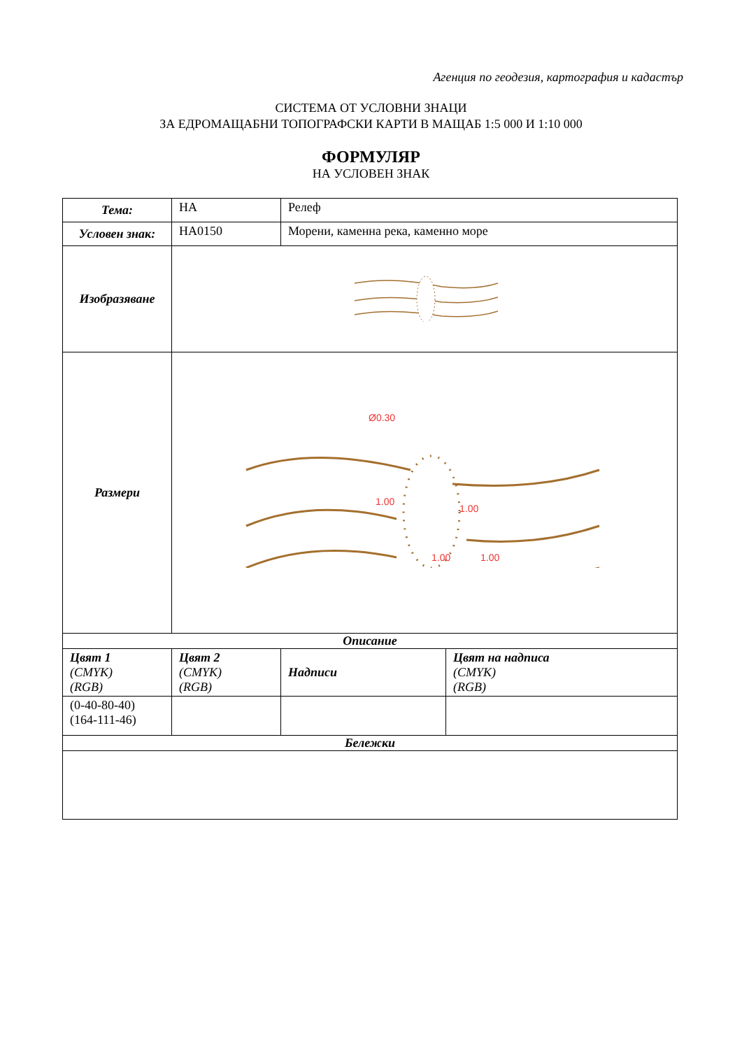Агенция по геодезия, картография и кадастър
СИСТЕМА ОТ УСЛОВНИ ЗНАЦИ
ЗА ЕДРОМАЩАБНИ ТОПОГРАФСКИ КАРТИ В МАЩАБ 1:5 000 И 1:10 000
ФОРМУЛЯР
НА УСЛОВЕН ЗНАК
| Тема: | НА | Релеф | |
| Условен знак: | НА0150 | Морени, каменна река, каменно море | |
| Изобразяване | | | |
| Размери | Ø0.30 1.00 1.00 1.00 1.00 | | |
| Описание | | | |
| Цвят 1 (CMYK) (RGB) | Цвят 2 (CMYK) (RGB) | Надписи | Цвят на надписа (CMYK) (RGB) |
| (0-40-80-40) (164-111-46) | | | |
| Бележки | | | |